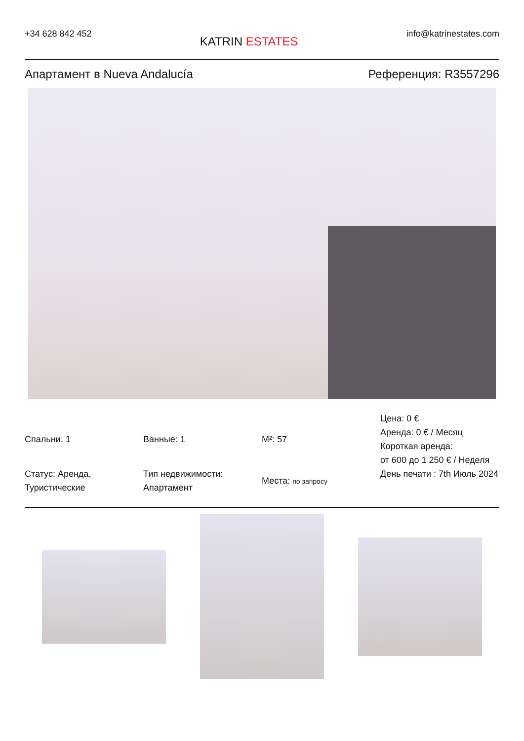+34 628 842 452
KATRIN ESTATES
info@katrinestates.com
Апартамент в Nueva Andalucía Референция: R3557296
Спальни: 1
Ванные: 1
M²: 57
Цена: 0 €
Аренда: 0 € / Месяц
Короткая аренда:
от 600 до 1 250 € / Неделя
Статус: Аренда, Туристические
Тип недвижимости: Апартамент
Места: по запросу
День печати : 7th Июль 2024